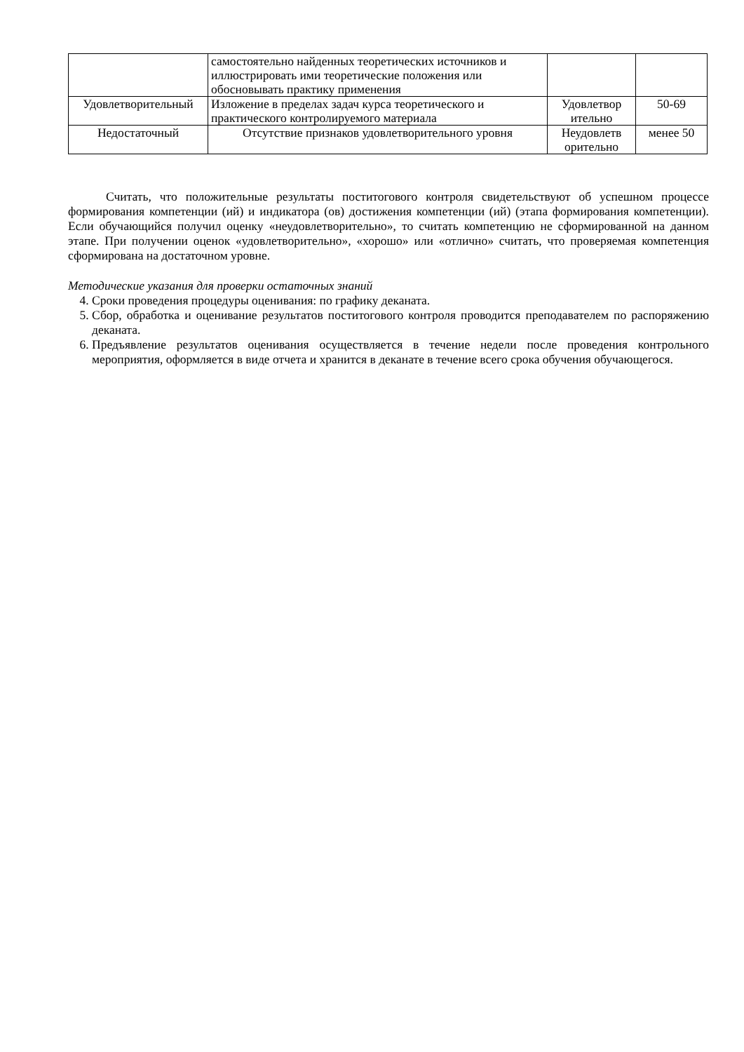| | самостоятельно найденных теоретических источников и иллюстрировать ими теоретические положения или обосновывать практику применения | | |
| Удовлетворительный | Изложение в пределах задач курса теоретического и практического контролируемого материала | Удовлетвор ительно | 50-69 |
| Недостаточный | Отсутствие признаков удовлетворительного уровня | Неудовлетв орительно | менее 50 |
Считать, что положительные результаты поститогового контроля свидетельствуют об успешном процессе формирования компетенции (ий) и индикатора (ов) достижения компетенции (ий) (этапа формирования компетенции). Если обучающийся получил оценку «неудовлетворительно», то считать компетенцию не сформированной на данном этапе. При получении оценок «удовлетворительно», «хорошо» или «отлично» считать, что проверяемая компетенция сформирована на достаточном уровне.
Методические указания для проверки остаточных знаний
4. Сроки проведения процедуры оценивания: по графику деканата.
5. Сбор, обработка и оценивание результатов поститогового контроля проводится преподавателем по распоряжению деканата.
6. Предъявление результатов оценивания осуществляется в течение недели после проведения контрольного мероприятия, оформляется в виде отчета и хранится в деканате в течение всего срока обучения обучающегося.